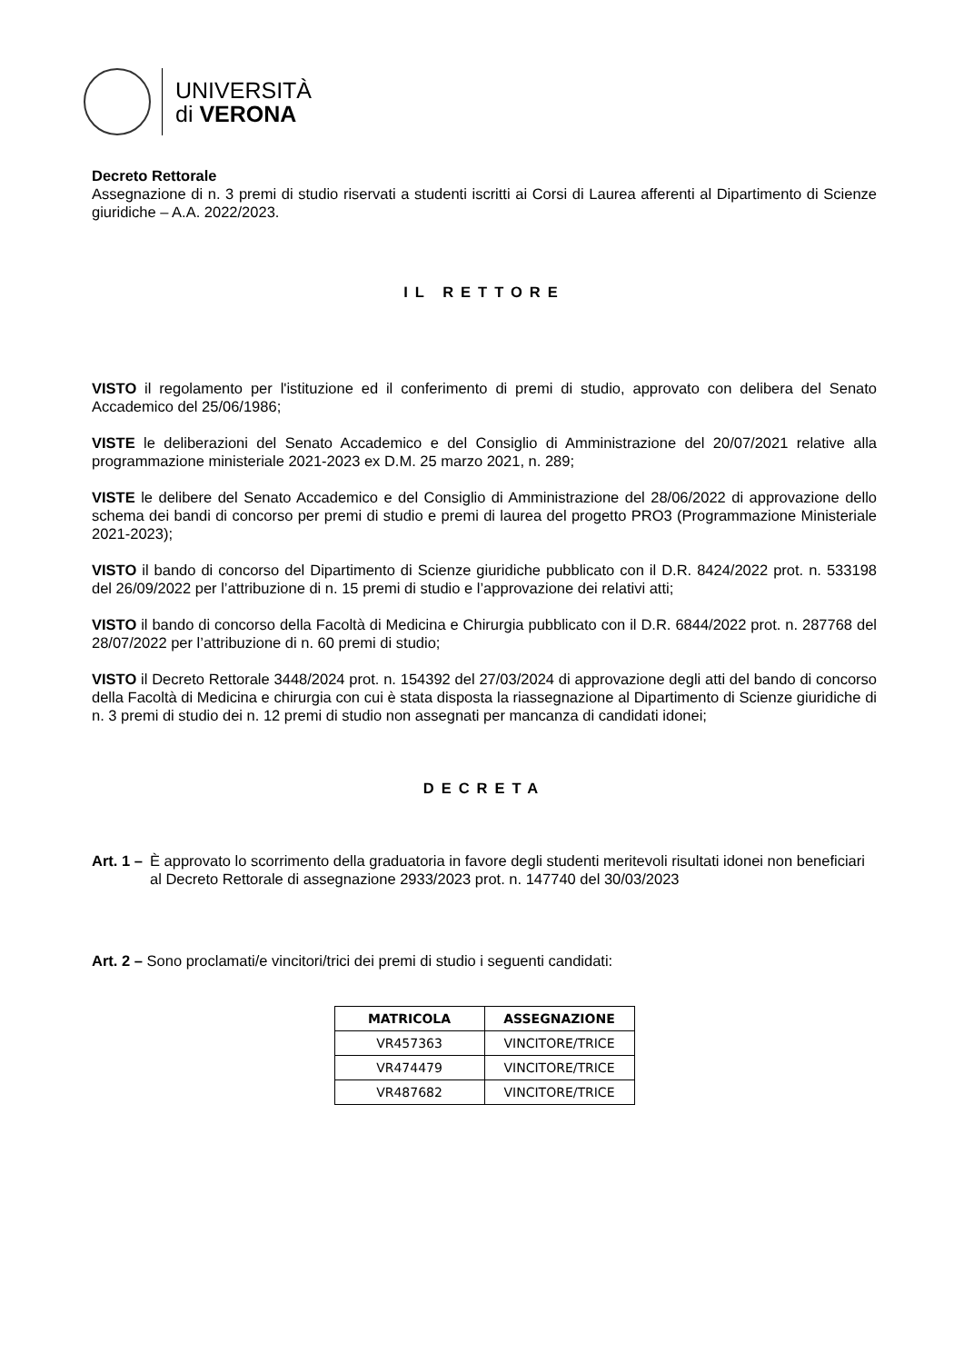UNIVERSITÀ
di VERONA
Decreto Rettorale
Assegnazione di n. 3 premi di studio riservati a studenti iscritti ai Corsi di Laurea afferenti al Dipartimento di Scienze giuridiche – A.A. 2022/2023.
IL RETTORE
VISTO il regolamento per l'istituzione ed il conferimento di premi di studio, approvato con delibera del Senato Accademico del 25/06/1986;
VISTE le deliberazioni del Senato Accademico e del Consiglio di Amministrazione del 20/07/2021 relative alla programmazione ministeriale 2021-2023 ex D.M. 25 marzo 2021, n. 289;
VISTE le delibere del Senato Accademico e del Consiglio di Amministrazione del 28/06/2022 di approvazione dello schema dei bandi di concorso per premi di studio e premi di laurea del progetto PRO3 (Programmazione Ministeriale 2021-2023);
VISTO il bando di concorso del Dipartimento di Scienze giuridiche pubblicato con il D.R. 8424/2022 prot. n. 533198 del 26/09/2022 per l’attribuzione di n. 15 premi di studio e l’approvazione dei relativi atti;
VISTO il bando di concorso della Facoltà di Medicina e Chirurgia pubblicato con il D.R. 6844/2022 prot. n. 287768 del 28/07/2022 per l’attribuzione di n. 60 premi di studio;
VISTO il Decreto Rettorale 3448/2024 prot. n. 154392 del 27/03/2024 di approvazione degli atti del bando di concorso della Facoltà di Medicina e chirurgia con cui è stata disposta la riassegnazione al Dipartimento di Scienze giuridiche di n. 3 premi di studio dei n. 12 premi di studio non assegnati per mancanza di candidati idonei;
DECRETA
Art. 1 –
È approvato lo scorrimento della graduatoria in favore degli studenti meritevoli risultati idonei non beneficiari al Decreto Rettorale di assegnazione 2933/2023 prot. n. 147740 del 30/03/2023
Art. 2 – Sono proclamati/e vincitori/trici dei premi di studio i seguenti candidati:
| MATRICOLA | ASSEGNAZIONE |
| --- | --- |
| VR457363 | VINCITORE/TRICE |
| VR474479 | VINCITORE/TRICE |
| VR487682 | VINCITORE/TRICE |